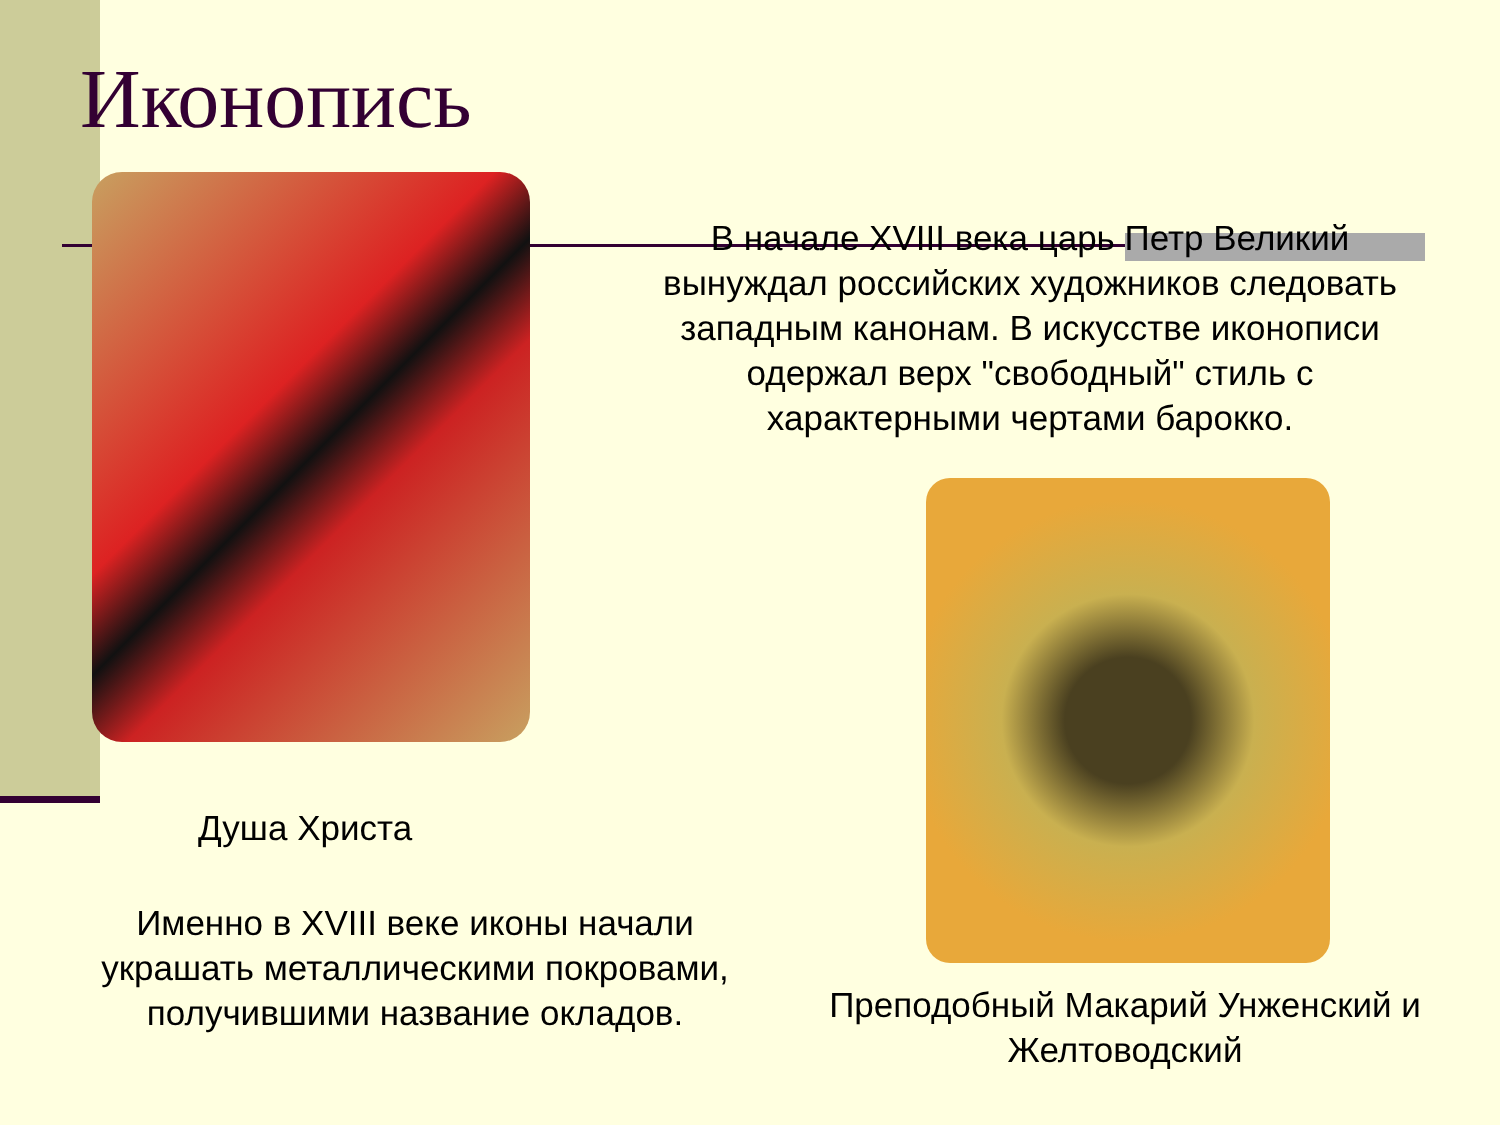Иконопись
В начале XVIII века царь Петр Великий вынуждал российских художников следовать западным канонам. В искусстве иконописи одержал верх "свободный" стиль с характерными чертами барокко.
Душа Христа
Именно в XVIII веке иконы начали украшать металлическими покровами, получившими название окладов.
Преподобный Макарий Унженский и Желтоводский